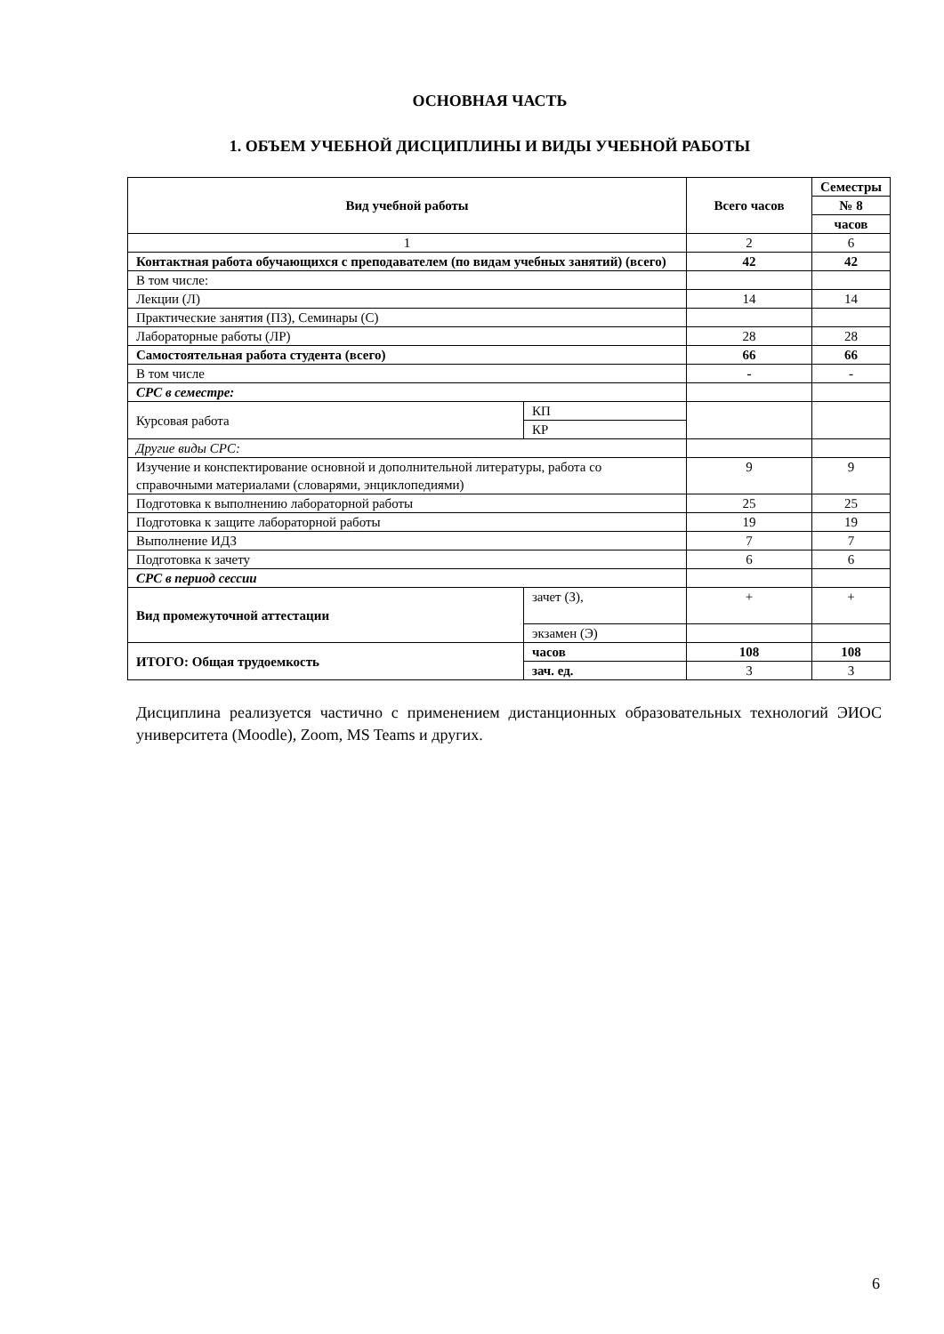ОСНОВНАЯ ЧАСТЬ
1. ОБЪЕМ УЧЕБНОЙ ДИСЦИПЛИНЫ И ВИДЫ УЧЕБНОЙ РАБОТЫ
| Вид учебной работы | | Всего часов | Семестры |
| --- | --- | --- | --- |
| | | | № 8 |
| | | | часов |
| 1 | | 2 | 6 |
| Контактная работа обучающихся с преподавателем (по видам учебных занятий) (всего) | | 42 | 42 |
| В том числе: | | | |
| Лекции (Л) | | 14 | 14 |
| Практические занятия (ПЗ), Семинары (С) | | | |
| Лабораторные работы (ЛР) | | 28 | 28 |
| Самостоятельная работа студента (всего) | | 66 | 66 |
| В том числе | | - | - |
| СРС в семестре: | | | |
| Курсовая работа | КП | | |
| | КР | | |
| Другие виды СРС: | | | |
| Изучение и конспектирование основной и дополнительной литературы, работа со справочными материалами (словарями, энциклопедиями) | | 9 | 9 |
| Подготовка к выполнению лабораторной работы | | 25 | 25 |
| Подготовка к защите лабораторной работы | | 19 | 19 |
| Выполнение ИДЗ | | 7 | 7 |
| Подготовка к зачету | | 6 | 6 |
| СРС в период сессии | | | |
| Вид промежуточной аттестации | зачет (З), | + | + |
| | экзамен (Э) | | |
| ИТОГО: Общая трудоемкость | часов | 108 | 108 |
| | зач. ед. | 3 | 3 |
Дисциплина реализуется частично с применением дистанционных образовательных технологий ЭИОС университета (Moodle), Zoom, MS Teams и других.
6